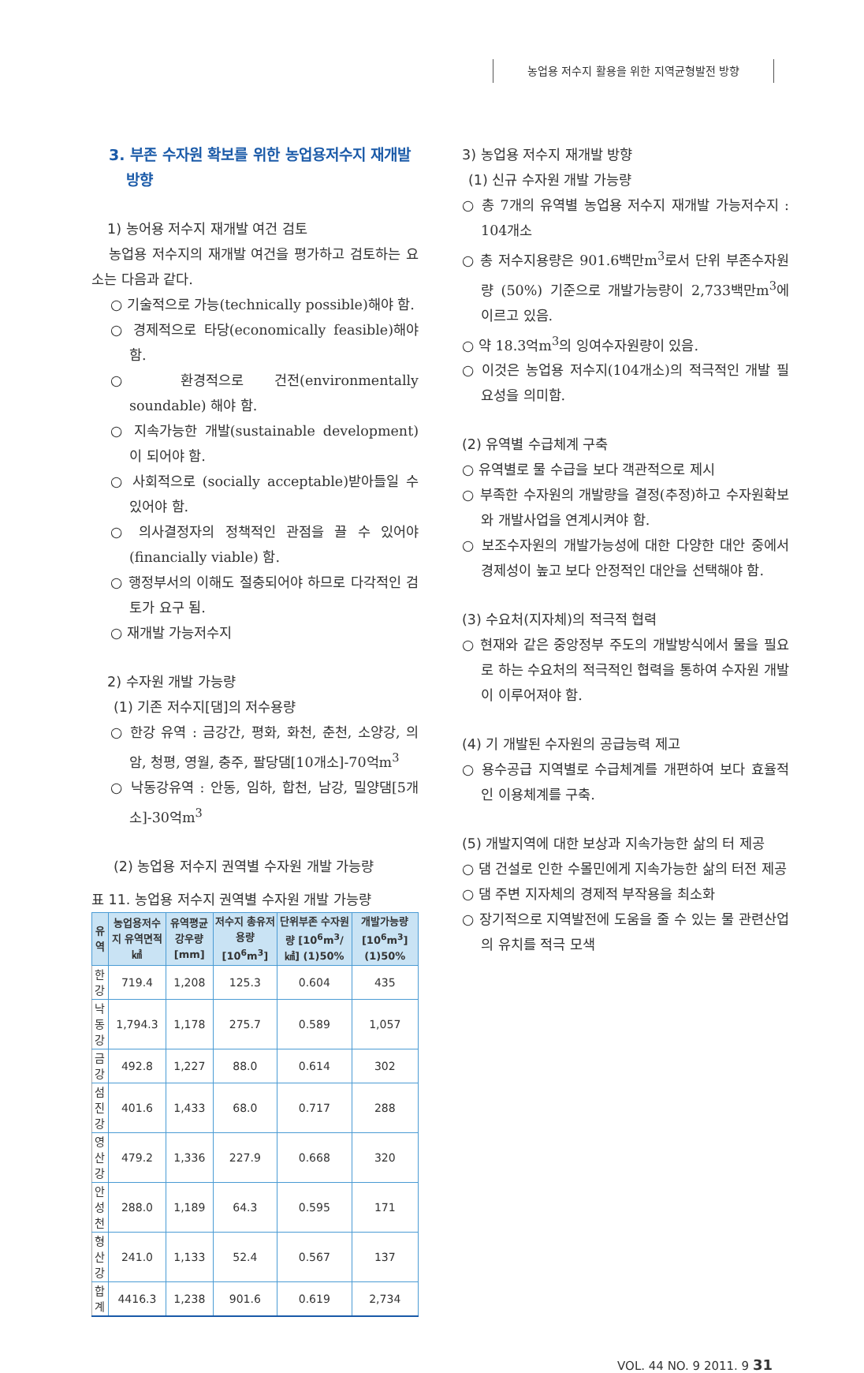농업용 저수지 활용을 위한 지역균형발전 방향
3. 부존 수자원 확보를 위한 농업용저수지 재개발 방향
1) 농어용 저수지 재개발 여건 검토
농업용 저수지의 재개발 여건을 평가하고 검토하는 요소는 다음과 같다.
○ 기술적으로 가능(technically possible)해야 함.
○ 경제적으로 타당(economically feasible)해야 함.
○ 환경적으로 건전(environmentally soundable) 해야 함.
○ 지속가능한 개발(sustainable development) 이 되어야 함.
○ 사회적으로 (socially acceptable)받아들일 수 있어야 함.
○ 의사결정자의 정책적인 관점을 끌 수 있어야 (financially viable) 함.
○ 행정부서의 이해도 절충되어야 하므로 다각적인 검토가 요구 됨.
○ 재개발 가능저수지
2) 수자원 개발 가능량
(1) 기존 저수지[댐]의 저수용량
○ 한강 유역 : 금강간, 평화, 화천, 춘천, 소양강, 의암, 청평, 영월, 충주, 팔당댐[10개소]-70억m<sup>3</sup>
○ 낙동강유역 : 안동, 임하, 합천, 남강, 밀양댐[5개소]-30억m<sup>3</sup>
(2) 농업용 저수지 권역별 수자원 개발 가능량
표 11. 농업용 저수지 권역별 수자원 개발 가능량
| 유역 | 농업용저수지 유역면적 ㎢ | 유역평균 강우량[mm] | 저수지 총유저용량 [10<sup>6</sup>m<sup>3</sup>] | 단위부존 수자원량 [10<sup>6</sup>m<sup>3</sup>/㎢] (1)50% | 개발가능량 [10<sup>6</sup>m<sup>3</sup>] (1)50% |
| --- | --- | --- | --- | --- | --- |
| 한 강 | 719.4 | 1,208 | 125.3 | 0.604 | 435 |
| 낙동강 | 1,794.3 | 1,178 | 275.7 | 0.589 | 1,057 |
| 금 강 | 492.8 | 1,227 | 88.0 | 0.614 | 302 |
| 섬진강 | 401.6 | 1,433 | 68.0 | 0.717 | 288 |
| 영산강 | 479.2 | 1,336 | 227.9 | 0.668 | 320 |
| 안성천 | 288.0 | 1,189 | 64.3 | 0.595 | 171 |
| 형산강 | 241.0 | 1,133 | 52.4 | 0.567 | 137 |
| 합 계 | 4416.3 | 1,238 | 901.6 | 0.619 | 2,734 |
3) 농업용 저수지 재개발 방향
(1) 신규 수자원 개발 가능량
○ 총 7개의 유역별 농업용 저수지 재개발 가능저수지 : 104개소
○ 총 저수지용량은 901.6백만m<sup>3</sup>로서 단위 부존수자원량 (50%) 기준으로 개발가능량이 2,733백만m<sup>3</sup>에 이르고 있음.
○ 약 18.3억m<sup>3</sup>의 잉여수자원량이 있음.
○ 이것은 농업용 저수지(104개소)의 적극적인 개발 필요성을 의미함.
(2) 유역별 수급체계 구축
○ 유역별로 물 수급을 보다 객관적으로 제시
○ 부족한 수자원의 개발량을 결정(추정)하고 수자원확보와 개발사업을 연계시켜야 함.
○ 보조수자원의 개발가능성에 대한 다양한 대안 중에서 경제성이 높고 보다 안정적인 대안을 선택해야 함.
(3) 수요처(지자체)의 적극적 협력
○ 현재와 같은 중앙정부 주도의 개발방식에서 물을 필요로 하는 수요처의 적극적인 협력을 통하여 수자원 개발이 이루어져야 함.
(4) 기 개발된 수자원의 공급능력 제고
○ 용수공급 지역별로 수급체계를 개편하여 보다 효율적인 이용체계를 구축.
(5) 개발지역에 대한 보상과 지속가능한 삶의 터 제공
○ 댐 건설로 인한 수몰민에게 지속가능한 삶의 터전 제공
○ 댐 주변 지자체의 경제적 부작용을 최소화
○ 장기적으로 지역발전에 도움을 줄 수 있는 물 관련산업의 유치를 적극 모색
VOL. 44 NO. 9 2011. 9 31